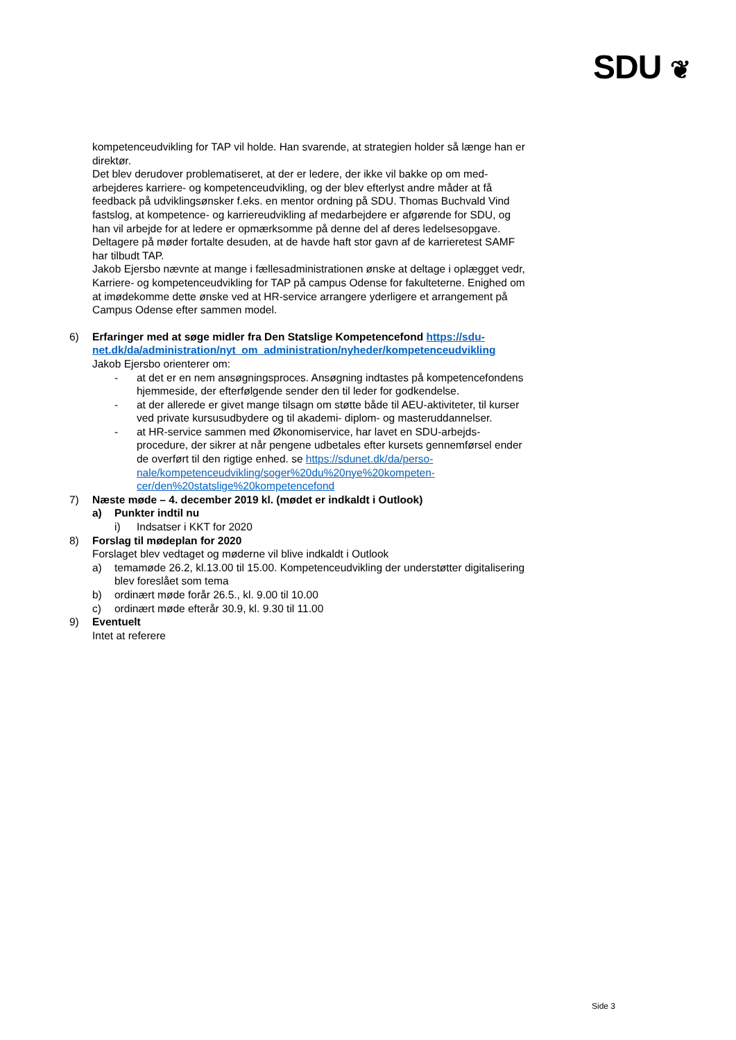SDU ❦
kompetenceudvikling for TAP vil holde. Han svarende, at strategien holder så længe han er direktør.
Det blev derudover problematiseret, at der er ledere, der ikke vil bakke op om med­arbejderes karriere- og kompetenceudvikling, og der blev efterlyst andre måder at få feedback på udviklingsønsker f.eks. en mentor ordning på SDU. Thomas Buch­vald Vind fastslog, at kompetence- og karriereudvikling af medarbejdere er afgø­rende for SDU, og han vil arbejde for at ledere er opmærksomme på denne del af deres ledelsesopgave.
Deltagere på møder fortalte desuden, at de havde haft stor gavn af de karrieretest SAMF har tilbudt TAP.
Jakob Ejersbo nævnte at mange i fællesadministrationen ønske at deltage i oplæg­get vedr, Karriere- og kompetenceudvikling for TAP på campus Odense for fakulte­terne. Enighed om at imødekomme dette ønske ved at HR-service arrangere yder­ligere et arrangement på Campus Odense efter sammen model.
6) Erfaringer med at søge midler fra Den Statslige Kompetencefond https://sdu­net.dk/da/administration/nyt_om_administration/nyheder/kompetenceudvik­ling
Jakob Ejersbo orienterer om:
- at det er en nem ansøgningsproces. Ansøgning indtastes på kompetence­fondens hjemmeside, der efterfølgende sender den til leder for godken­delse.
- at der allerede er givet mange tilsagn om støtte både til AEU-aktiviteter, til kurser ved private kursusudbydere og til akademi- diplom- og masterud­dannelser.
- at HR-service sammen med Økonomiservice, har lavet en SDU-arbejds­procedure, der sikrer at når pengene udbetales efter kursets gennemførsel ender de overført til den rigtige enhed. se https://sdunet.dk/da/perso­nale/kompetenceudvikling/soger%20du%20nye%20kompeten­cer/den%20statslige%20kompetencefond
7) Næste møde – 4. december 2019 kl. (mødet er indkaldt i Outlook)
a) Punkter indtil nu
i) Indsatser i KKT for 2020
8) Forslag til mødeplan for 2020
Forslaget blev vedtaget og møderne vil blive indkaldt i Outlook
a) temamøde 26.2, kl.13.00 til 15.00. Kompetenceudvikling der understøtter digi­talisering blev foreslået som tema
b) ordinært møde forår 26.5., kl. 9.00 til 10.00
c) ordinært møde efterår 30.9, kl. 9.30 til 11.00
9) Eventuelt
Intet at referere
Side 3